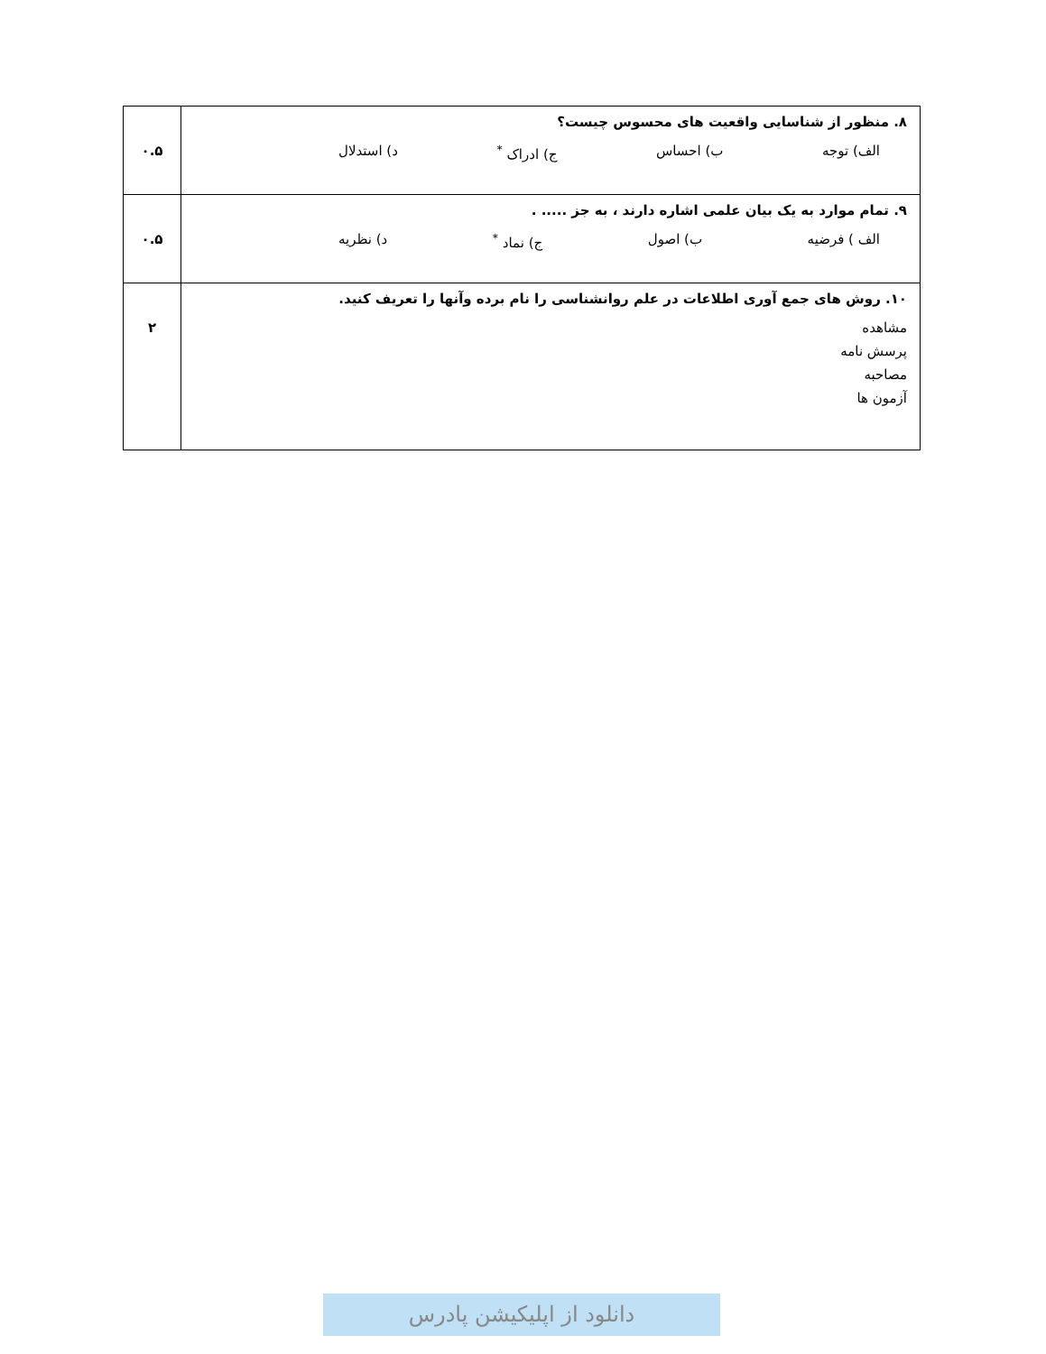| ۸. منظور از شناسایی واقعیت های محسوس چیست؟ الف) توجه ب) احساس ج) ادراک <sup>*</sup> د) استدلال | ۰.۵ |
| ۹. تمام موارد به یک بیان علمی اشاره دارند ، به جز ..... . الف ) فرضیه ب) اصول ج) نماد <sup>*</sup> د) نظریه | ۰.۵ |
| ۱۰. روش های جمع آوری اطلاعات در علم روانشناسی را نام برده وآنها را تعریف کنید. مشاهده پرسش نامه مصاحبه آزمون ها | ۲ |
دانلود از اپلیکیشن پادرس